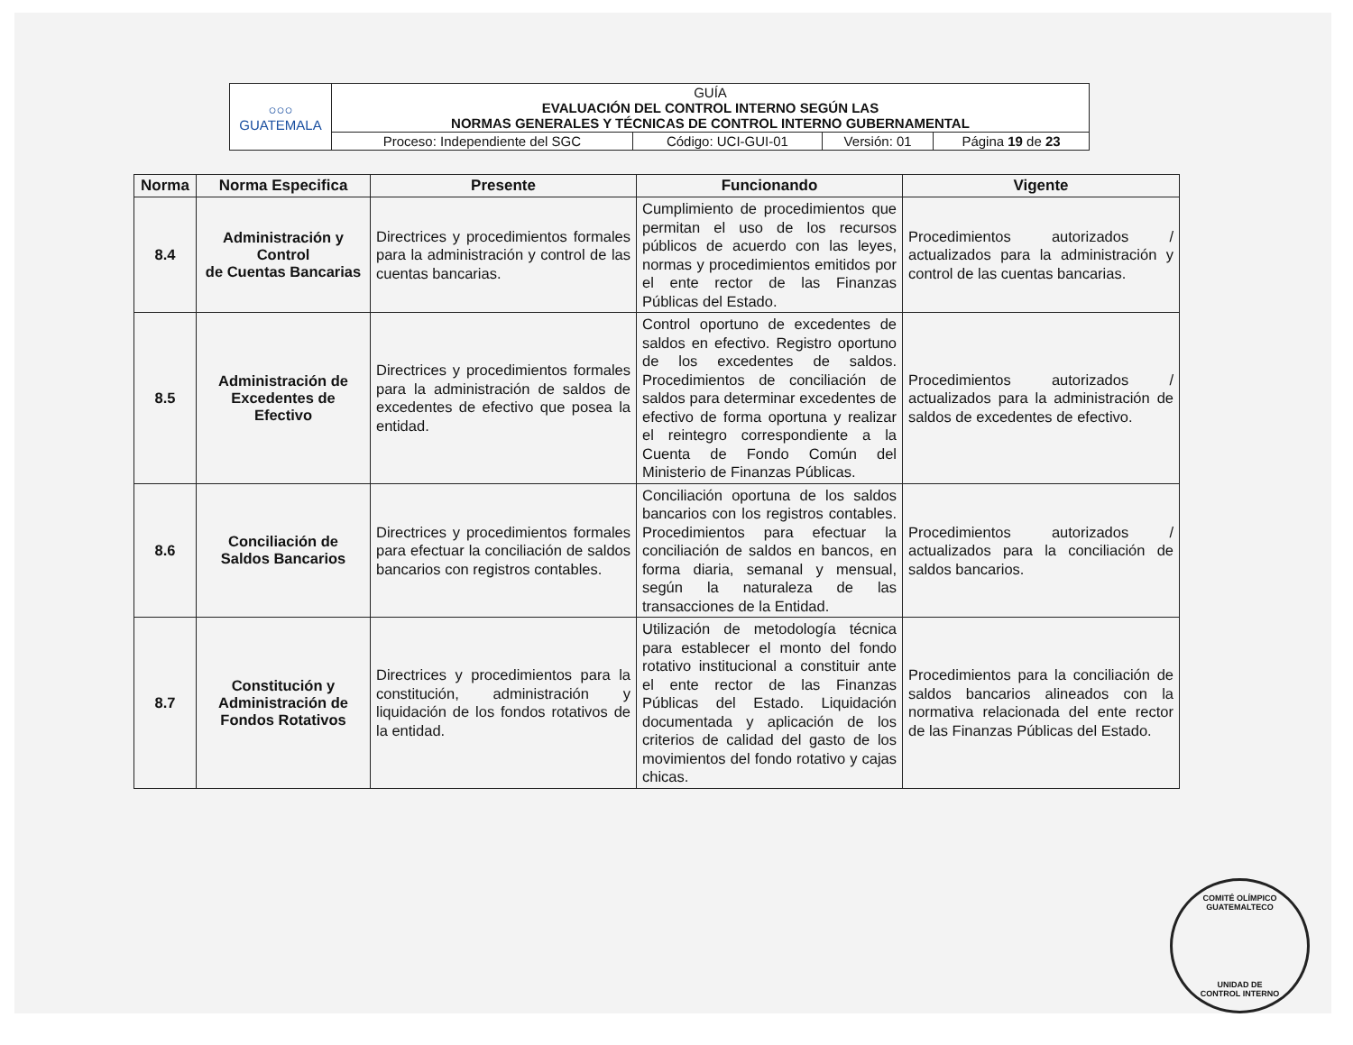| ○○○ GUATEMALA | GUÍA EVALUACIÓN DEL CONTROL INTERNO SEGÚN LAS NORMAS GENERALES Y TÉCNICAS DE CONTROL INTERNO GUBERNAMENTAL | | | |
| | Proceso: Independiente del SGC | Código: UCI-GUI-01 | Versión: 01 | Página 19 de 23 |
| Norma | Norma Especifica | Presente | Funcionando | Vigente |
| --- | --- | --- | --- | --- |
| 8.4 | Administración y Control de Cuentas Bancarias | Directrices y procedimientos formales para la administración y control de las cuentas bancarias. | Cumplimiento de procedimientos que permitan el uso de los recursos públicos de acuerdo con las leyes, normas y procedimientos emitidos por el ente rector de las Finanzas Públicas del Estado. | Procedimientos autorizados / actualizados para la administración y control de las cuentas bancarias. |
| 8.5 | Administración de Excedentes de Efectivo | Directrices y procedimientos formales para la administración de saldos de excedentes de efectivo que posea la entidad. | Control oportuno de excedentes de saldos en efectivo. Registro oportuno de los excedentes de saldos. Procedimientos de conciliación de saldos para determinar excedentes de efectivo de forma oportuna y realizar el reintegro correspondiente a la Cuenta de Fondo Común del Ministerio de Finanzas Públicas. | Procedimientos autorizados / actualizados para la administración de saldos de excedentes de efectivo. |
| 8.6 | Conciliación de Saldos Bancarios | Directrices y procedimientos formales para efectuar la conciliación de saldos bancarios con registros contables. | Conciliación oportuna de los saldos bancarios con los registros contables. Procedimientos para efectuar la conciliación de saldos en bancos, en forma diaria, semanal y mensual, según la naturaleza de las transacciones de la Entidad. | Procedimientos autorizados / actualizados para la conciliación de saldos bancarios. |
| 8.7 | Constitución y Administración de Fondos Rotativos | Directrices y procedimientos para la constitución, administración y liquidación de los fondos rotativos de la entidad. | Utilización de metodología técnica para establecer el monto del fondo rotativo institucional a constituir ante el ente rector de las Finanzas Públicas del Estado. Liquidación documentada y aplicación de los criterios de calidad del gasto de los movimientos del fondo rotativo y cajas chicas. | Procedimientos para la conciliación de saldos bancarios alineados con la normativa relacionada del ente rector de las Finanzas Públicas del Estado. |
COMITÉ OLÍMPICO GUATEMALTECO
UNIDAD DE
CONTROL INTERNO